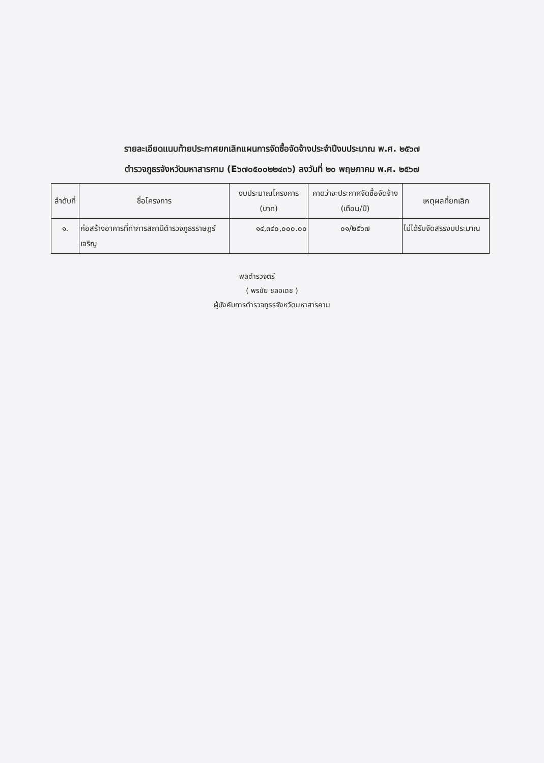รายละเอียดแนบท้ายประกาศยกเลิกแผนการจัดซื้อจัดจ้างประจำปีงบประมาณ พ.ศ. ๒๕๖๗
ตำรวจภูธรจังหวัดมหาสารคาม (E๖๗๐๕๐๐๒๒๔๓๖) ลงวันที่ ๒๐ พฤษภาคม พ.ศ. ๒๕๖๗
| ลำดับที่ | ชื่อโครงการ | งบประมาณโครงการ (บาท) | คาดว่าจะประกาศจัดซื้อจัดจ้าง (เดือน/ปี) | เหตุผลที่ยกเลิก |
| --- | --- | --- | --- | --- |
| ๑. | ก่อสร้างอาคารที่ทำการสถานีตำรวจภูธรราษฎร์เจริญ | ๑๔,๓๔๐,๐๐๐.๐๐ | ๐๑/๒๕๖๗ | ไม่ได้รับจัดสรรงบประมาณ |
พลตำรวจตรี
( พรชัย ชลอเดช )
ผู้บังคับการตำรวจภูธรจังหวัดมหาสารคาม